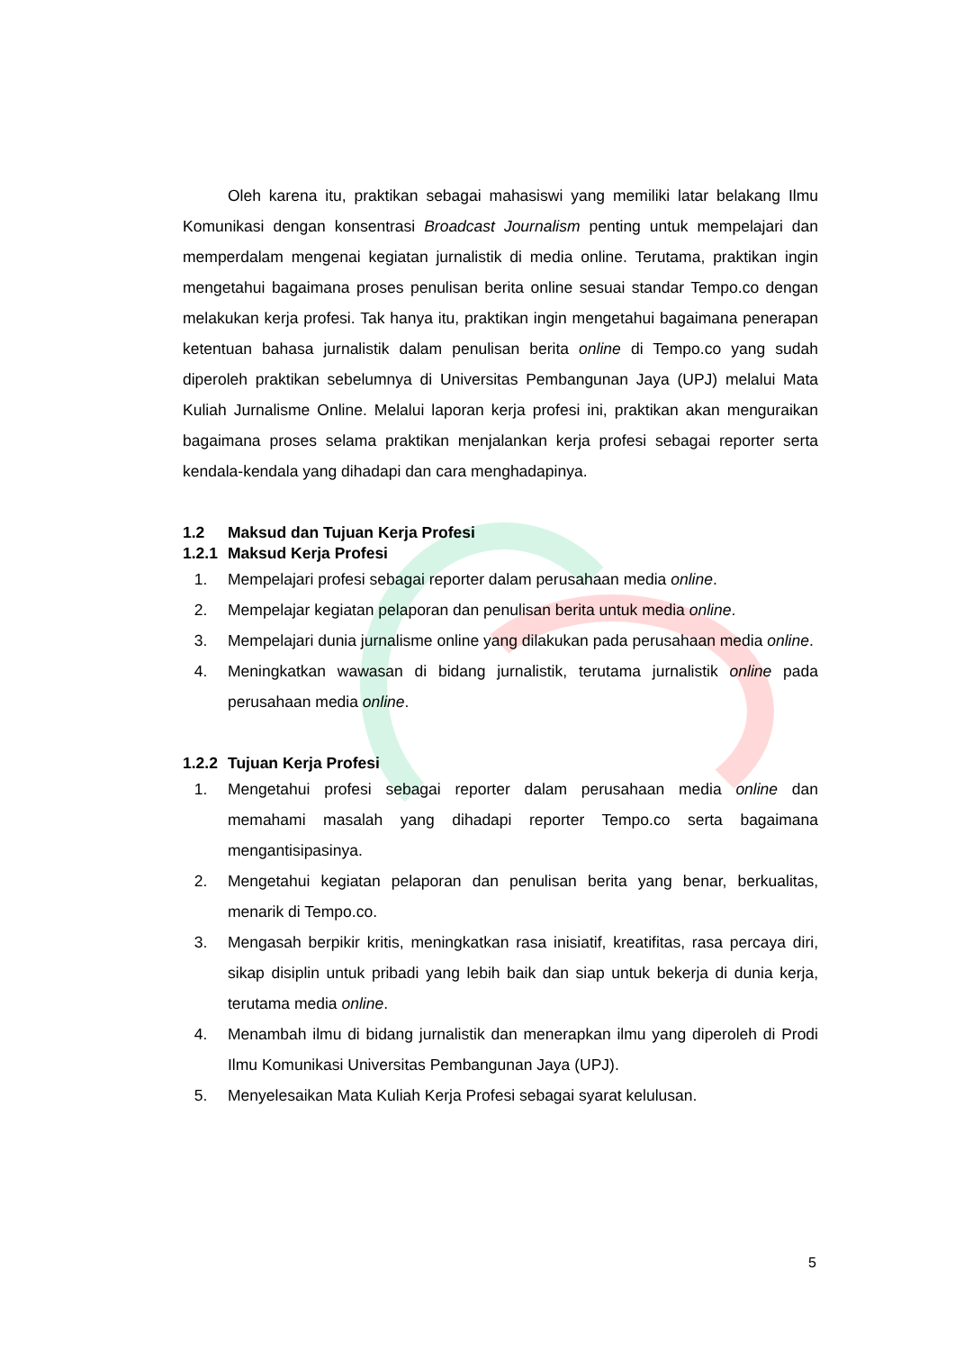Oleh karena itu, praktikan sebagai mahasiswi yang memiliki latar belakang Ilmu Komunikasi dengan konsentrasi Broadcast Journalism penting untuk mempelajari dan memperdalam mengenai kegiatan jurnalistik di media online. Terutama, praktikan ingin mengetahui bagaimana proses penulisan berita online sesuai standar Tempo.co dengan melakukan kerja profesi. Tak hanya itu, praktikan ingin mengetahui bagaimana penerapan ketentuan bahasa jurnalistik dalam penulisan berita online di Tempo.co yang sudah diperoleh praktikan sebelumnya di Universitas Pembangunan Jaya (UPJ) melalui Mata Kuliah Jurnalisme Online. Melalui laporan kerja profesi ini, praktikan akan menguraikan bagaimana proses selama praktikan menjalankan kerja profesi sebagai reporter serta kendala-kendala yang dihadapi dan cara menghadapinya.
1.2 Maksud dan Tujuan Kerja Profesi
1.2.1 Maksud Kerja Profesi
1. Mempelajari profesi sebagai reporter dalam perusahaan media online.
2. Mempelajar kegiatan pelaporan dan penulisan berita untuk media online.
3. Mempelajari dunia jurnalisme online yang dilakukan pada perusahaan media online.
4. Meningkatkan wawasan di bidang jurnalistik, terutama jurnalistik online pada perusahaan media online.
1.2.2 Tujuan Kerja Profesi
1. Mengetahui profesi sebagai reporter dalam perusahaan media online dan memahami masalah yang dihadapi reporter Tempo.co serta bagaimana mengantisipasinya.
2. Mengetahui kegiatan pelaporan dan penulisan berita yang benar, berkualitas, menarik di Tempo.co.
3. Mengasah berpikir kritis, meningkatkan rasa inisiatif, kreatifitas, rasa percaya diri, sikap disiplin untuk pribadi yang lebih baik dan siap untuk bekerja di dunia kerja, terutama media online.
4. Menambah ilmu di bidang jurnalistik dan menerapkan ilmu yang diperoleh di Prodi Ilmu Komunikasi Universitas Pembangunan Jaya (UPJ).
5. Menyelesaikan Mata Kuliah Kerja Profesi sebagai syarat kelulusan.
5